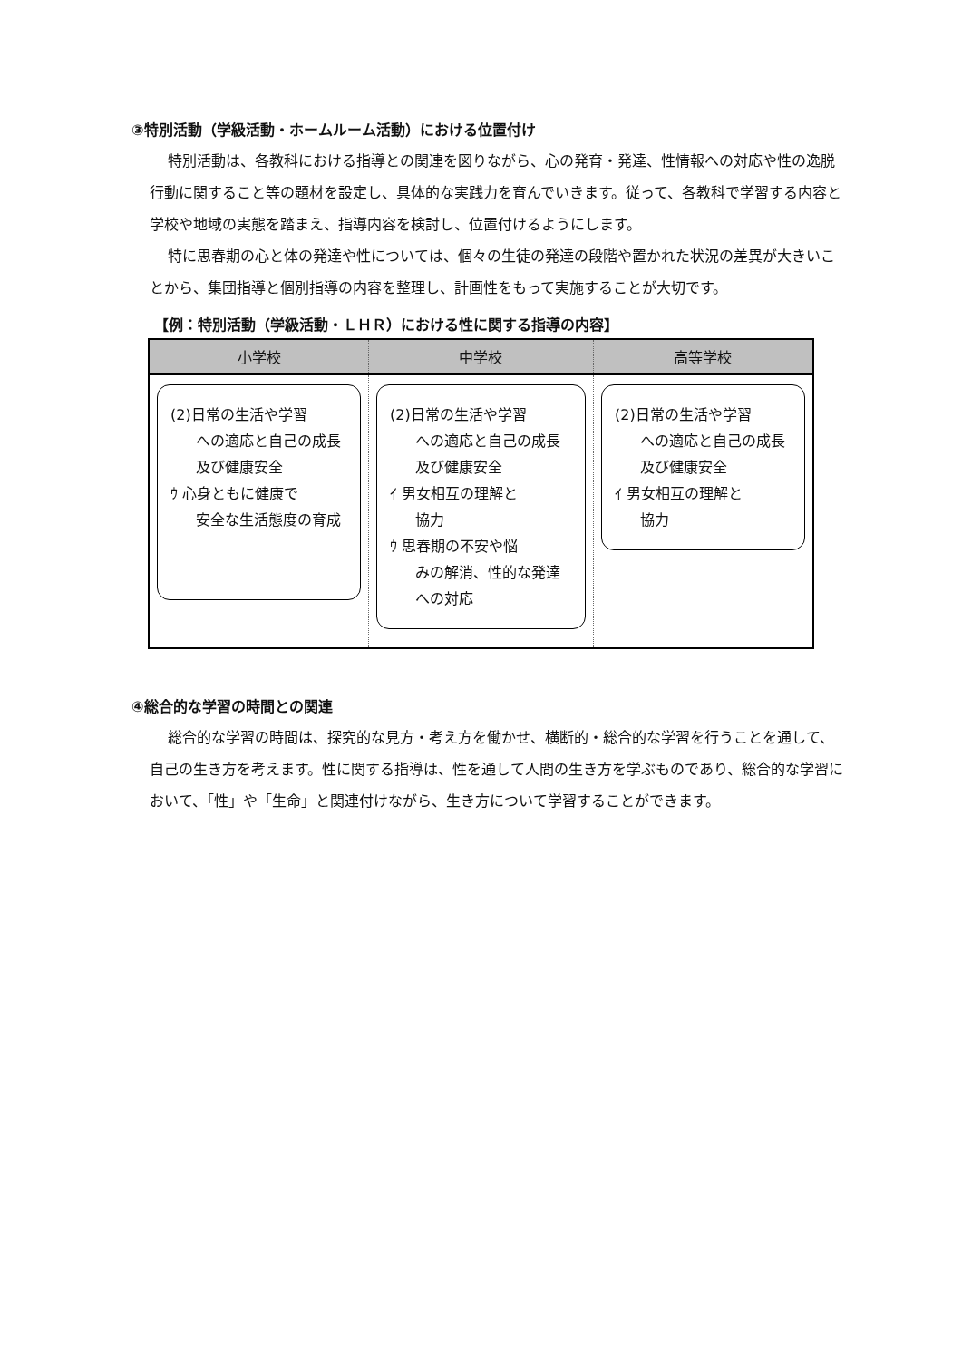③特別活動（学級活動・ホームルーム活動）における位置付け
特別活動は、各教科における指導との関連を図りながら、心の発育・発達、性情報への対応や性の逸脱行動に関すること等の題材を設定し、具体的な実践力を育んでいきます。従って、各教科で学習する内容と学校や地域の実態を踏まえ、指導内容を検討し、位置付けるようにします。
特に思春期の心と体の発達や性については、個々の生徒の発達の段階や置かれた状況の差異が大きいことから、集団指導と個別指導の内容を整理し、計画性をもって実施することが大切です。
【例：特別活動（学級活動・ＬＨＲ）における性に関する指導の内容】
| 小学校 | 中学校 | 高等学校 |
| --- | --- | --- |
| (2)日常の生活や学習 への適応と自己の成長及び健康安全 ｳ 心身ともに健康で 安全な生活態度の育成 | (2)日常の生活や学習 への適応と自己の成長及び健康安全 ｲ 男女相互の理解と 協力 ｳ 思春期の不安や悩 みの解消、性的な発達への対応 | (2)日常の生活や学習 への適応と自己の成長及び健康安全 ｲ 男女相互の理解と 協力 |
④総合的な学習の時間との関連
総合的な学習の時間は、探究的な見方・考え方を働かせ、横断的・総合的な学習を行うことを通して、自己の生き方を考えます。性に関する指導は、性を通して人間の生き方を学ぶものであり、総合的な学習において、「性」や「生命」と関連付けながら、生き方について学習することができます。